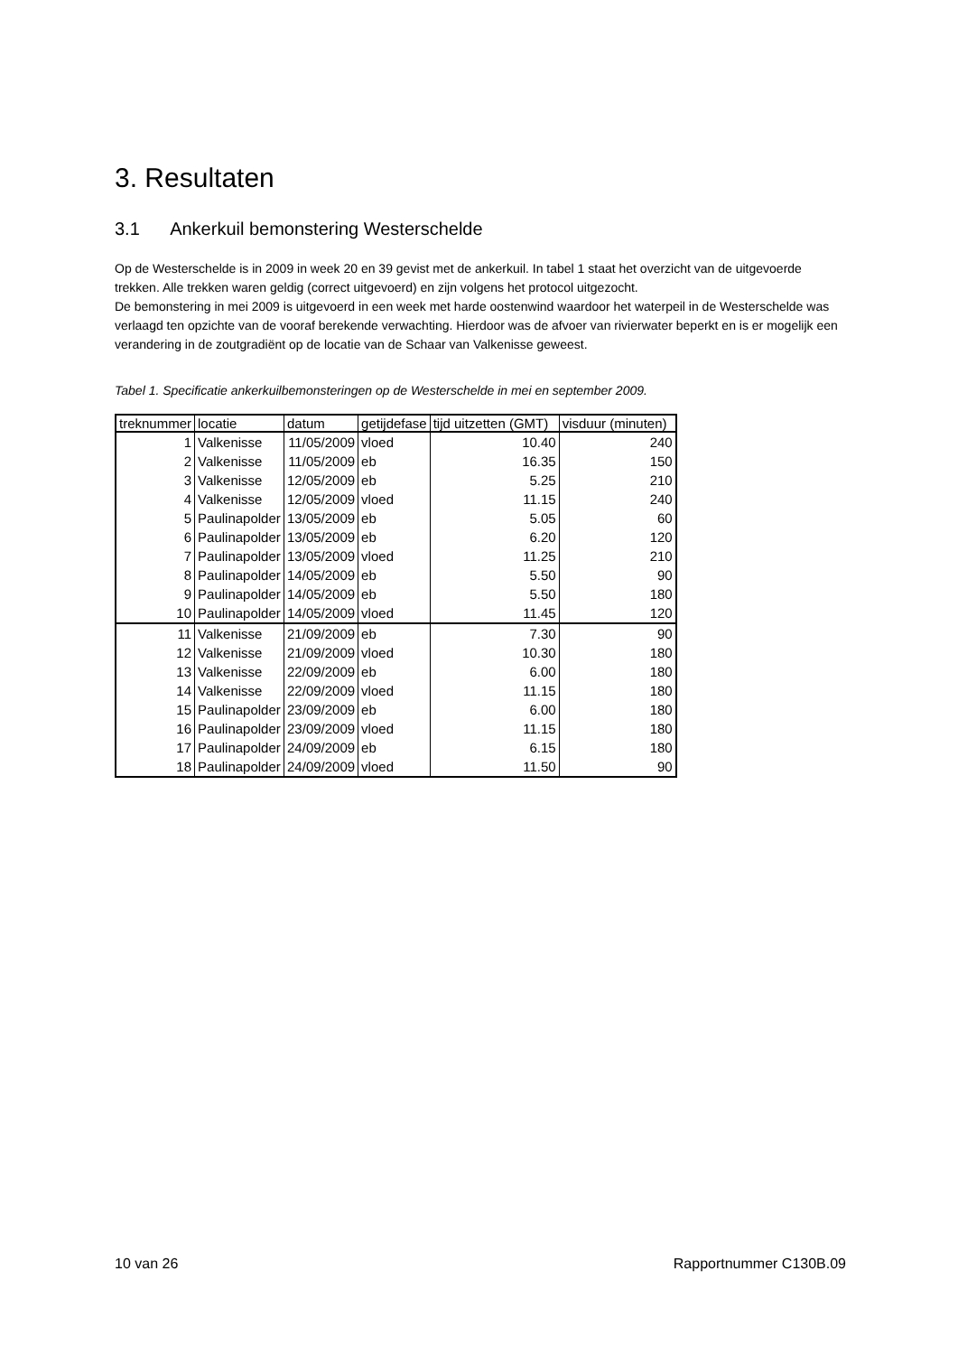3. Resultaten
3.1 Ankerkuil bemonstering Westerschelde
Op de Westerschelde is in 2009 in week 20 en 39 gevist met de ankerkuil. In tabel 1 staat het overzicht van de uitgevoerde trekken. Alle trekken waren geldig (correct uitgevoerd) en zijn volgens het protocol uitgezocht.
De bemonstering in mei 2009 is uitgevoerd in een week met harde oostenwind waardoor het waterpeil in de Westerschelde was verlaagd ten opzichte van de vooraf berekende verwachting. Hierdoor was de afvoer van rivierwater beperkt en is er mogelijk een verandering in de zoutgradiënt op de locatie van de Schaar van Valkenisse geweest.
Tabel 1. Specificatie ankerkuilbemonsteringen op de Westerschelde in mei en september 2009.
| treknummer | locatie | datum | getijdefase | tijd uitzetten (GMT) | visduur (minuten) |
| --- | --- | --- | --- | --- | --- |
| 1 | Valkenisse | 11/05/2009 | vloed | 10.40 | 240 |
| 2 | Valkenisse | 11/05/2009 | eb | 16.35 | 150 |
| 3 | Valkenisse | 12/05/2009 | eb | 5.25 | 210 |
| 4 | Valkenisse | 12/05/2009 | vloed | 11.15 | 240 |
| 5 | Paulinapolder | 13/05/2009 | eb | 5.05 | 60 |
| 6 | Paulinapolder | 13/05/2009 | eb | 6.20 | 120 |
| 7 | Paulinapolder | 13/05/2009 | vloed | 11.25 | 210 |
| 8 | Paulinapolder | 14/05/2009 | eb | 5.50 | 90 |
| 9 | Paulinapolder | 14/05/2009 | eb | 5.50 | 180 |
| 10 | Paulinapolder | 14/05/2009 | vloed | 11.45 | 120 |
| 11 | Valkenisse | 21/09/2009 | eb | 7.30 | 90 |
| 12 | Valkenisse | 21/09/2009 | vloed | 10.30 | 180 |
| 13 | Valkenisse | 22/09/2009 | eb | 6.00 | 180 |
| 14 | Valkenisse | 22/09/2009 | vloed | 11.15 | 180 |
| 15 | Paulinapolder | 23/09/2009 | eb | 6.00 | 180 |
| 16 | Paulinapolder | 23/09/2009 | vloed | 11.15 | 180 |
| 17 | Paulinapolder | 24/09/2009 | eb | 6.15 | 180 |
| 18 | Paulinapolder | 24/09/2009 | vloed | 11.50 | 90 |
10 van 26 Rapportnummer C130B.09